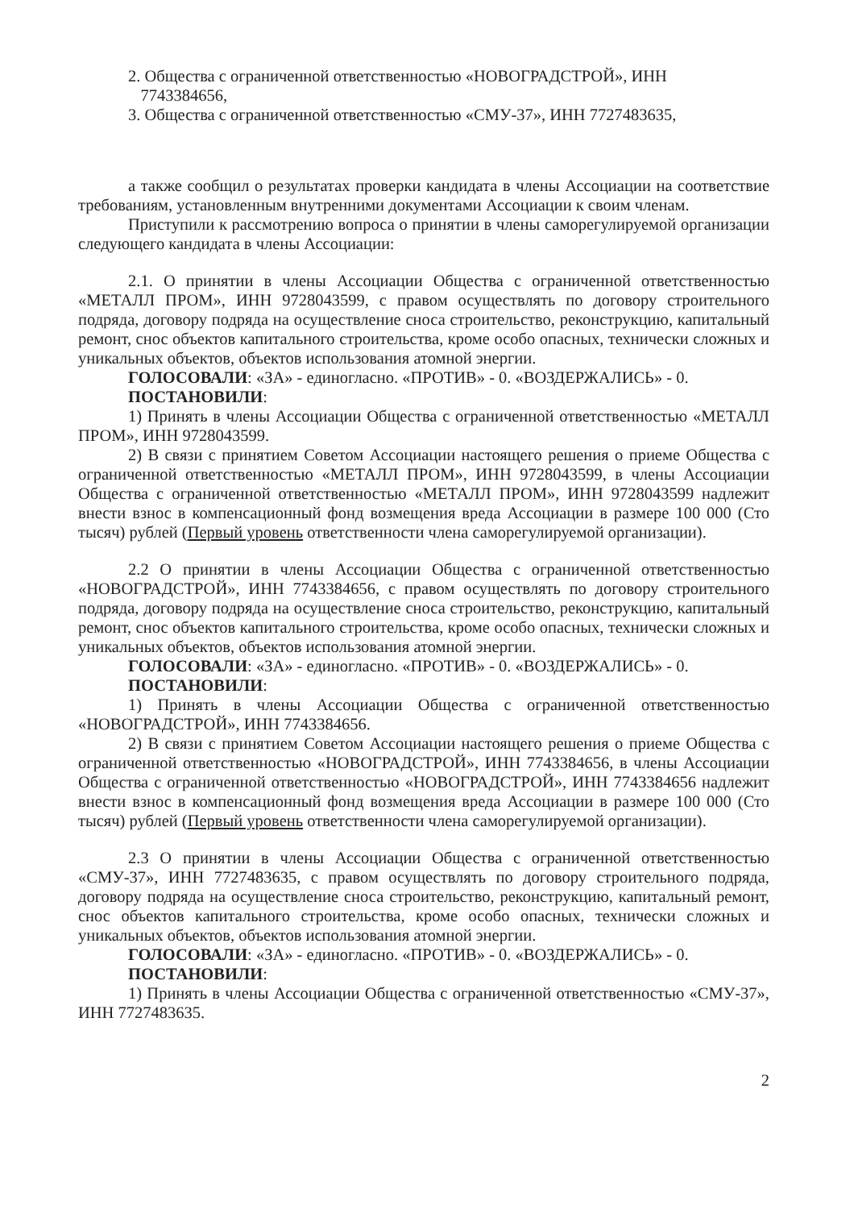2. Общества с ограниченной ответственностью «НОВОГРАДСТРОЙ», ИНН
7743384656,
3. Общества с ограниченной ответственностью «СМУ-37», ИНН 7727483635,
а также сообщил о результатах проверки кандидата в члены Ассоциации на соответствие требованиям, установленным внутренними документами Ассоциации к своим членам.
Приступили к рассмотрению вопроса о принятии в члены саморегулируемой организации следующего кандидата в члены Ассоциации:
2.1. О принятии в члены Ассоциации Общества с ограниченной ответственностью «МЕТАЛЛ ПРОМ», ИНН 9728043599, с правом осуществлять по договору строительного подряда, договору подряда на осуществление сноса строительство, реконструкцию, капитальный ремонт, снос объектов капитального строительства, кроме особо опасных, технически сложных и уникальных объектов, объектов использования атомной энергии.
ГОЛОСОВАЛИ: «ЗА» - единогласно. «ПРОТИВ» - 0. «ВОЗДЕРЖАЛИСЬ» - 0.
ПОСТАНОВИЛИ:
1) Принять в члены Ассоциации Общества с ограниченной ответственностью «МЕТАЛЛ ПРОМ», ИНН 9728043599.
2) В связи с принятием Советом Ассоциации настоящего решения о приеме Общества с ограниченной ответственностью «МЕТАЛЛ ПРОМ», ИНН 9728043599, в члены Ассоциации Общества с ограниченной ответственностью «МЕТАЛЛ ПРОМ», ИНН 9728043599 надлежит внести взнос в компенсационный фонд возмещения вреда Ассоциации в размере 100 000 (Сто тысяч) рублей (Первый уровень ответственности члена саморегулируемой организации).
2.2 О принятии в члены Ассоциации Общества с ограниченной ответственностью «НОВОГРАДСТРОЙ», ИНН 7743384656, с правом осуществлять по договору строительного подряда, договору подряда на осуществление сноса строительство, реконструкцию, капитальный ремонт, снос объектов капитального строительства, кроме особо опасных, технически сложных и уникальных объектов, объектов использования атомной энергии.
ГОЛОСОВАЛИ: «ЗА» - единогласно. «ПРОТИВ» - 0. «ВОЗДЕРЖАЛИСЬ» - 0.
ПОСТАНОВИЛИ:
1) Принять в члены Ассоциации Общества с ограниченной ответственностью «НОВОГРАДСТРОЙ», ИНН 7743384656.
2) В связи с принятием Советом Ассоциации настоящего решения о приеме Общества с ограниченной ответственностью «НОВОГРАДСТРОЙ», ИНН 7743384656, в члены Ассоциации Общества с ограниченной ответственностью «НОВОГРАДСТРОЙ», ИНН 7743384656 надлежит внести взнос в компенсационный фонд возмещения вреда Ассоциации в размере 100 000 (Сто тысяч) рублей (Первый уровень ответственности члена саморегулируемой организации).
2.3 О принятии в члены Ассоциации Общества с ограниченной ответственностью «СМУ-37», ИНН 7727483635, с правом осуществлять по договору строительного подряда, договору подряда на осуществление сноса строительство, реконструкцию, капитальный ремонт, снос объектов капитального строительства, кроме особо опасных, технически сложных и уникальных объектов, объектов использования атомной энергии.
ГОЛОСОВАЛИ: «ЗА» - единогласно. «ПРОТИВ» - 0. «ВОЗДЕРЖАЛИСЬ» - 0.
ПОСТАНОВИЛИ:
1) Принять в члены Ассоциации Общества с ограниченной ответственностью «СМУ-37», ИНН 7727483635.
2